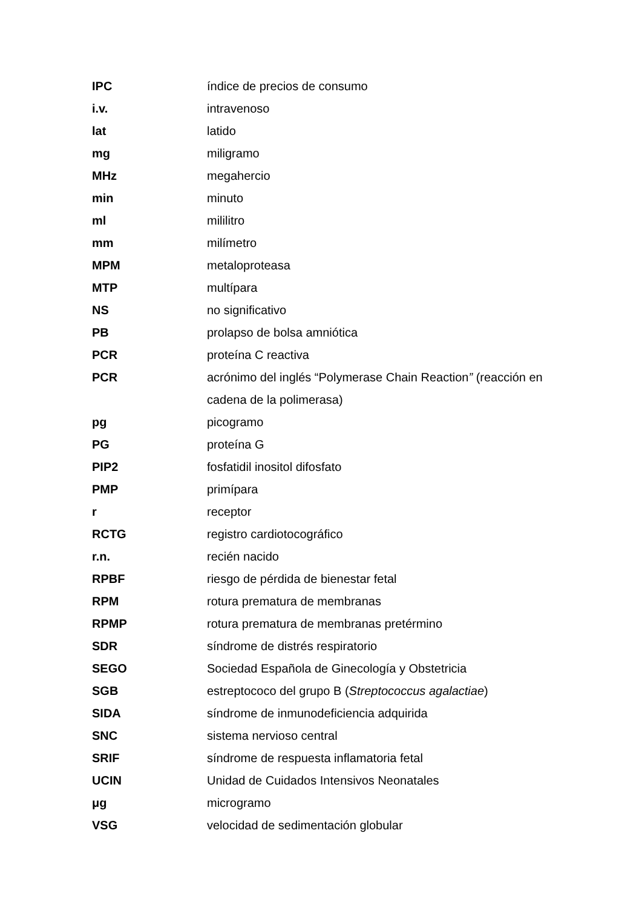IPC índice de precios de consumo
i.v. intravenoso
lat latido
mg miligramo
MHz megahercio
min minuto
ml mililitro
mm milímetro
MPM metaloproteasa
MTP multípara
NS no significativo
PB prolapso de bolsa amniótica
PCR proteína C reactiva
PCR acrónimo del inglés “Polymerase Chain Reaction” (reacción en cadena de la polimerasa)
pg picogramo
PG proteína G
PIP2 fosfatidil inositol difosfato
PMP primípara
r receptor
RCTG registro cardiotocográfico
r.n. recién nacido
RPBF riesgo de pérdida de bienestar fetal
RPM rotura prematura de membranas
RPMP rotura prematura de membranas pretérmino
SDR síndrome de distrés respiratorio
SEGO Sociedad Española de Ginecología y Obstetricia
SGB estreptococo del grupo B (Streptococcus agalactiae)
SIDA síndrome de inmunodeficiencia adquirida
SNC sistema nervioso central
SRIF síndrome de respuesta inflamatoria fetal
UCIN Unidad de Cuidados Intensivos Neonatales
μg microgramo
VSG velocidad de sedimentación globular